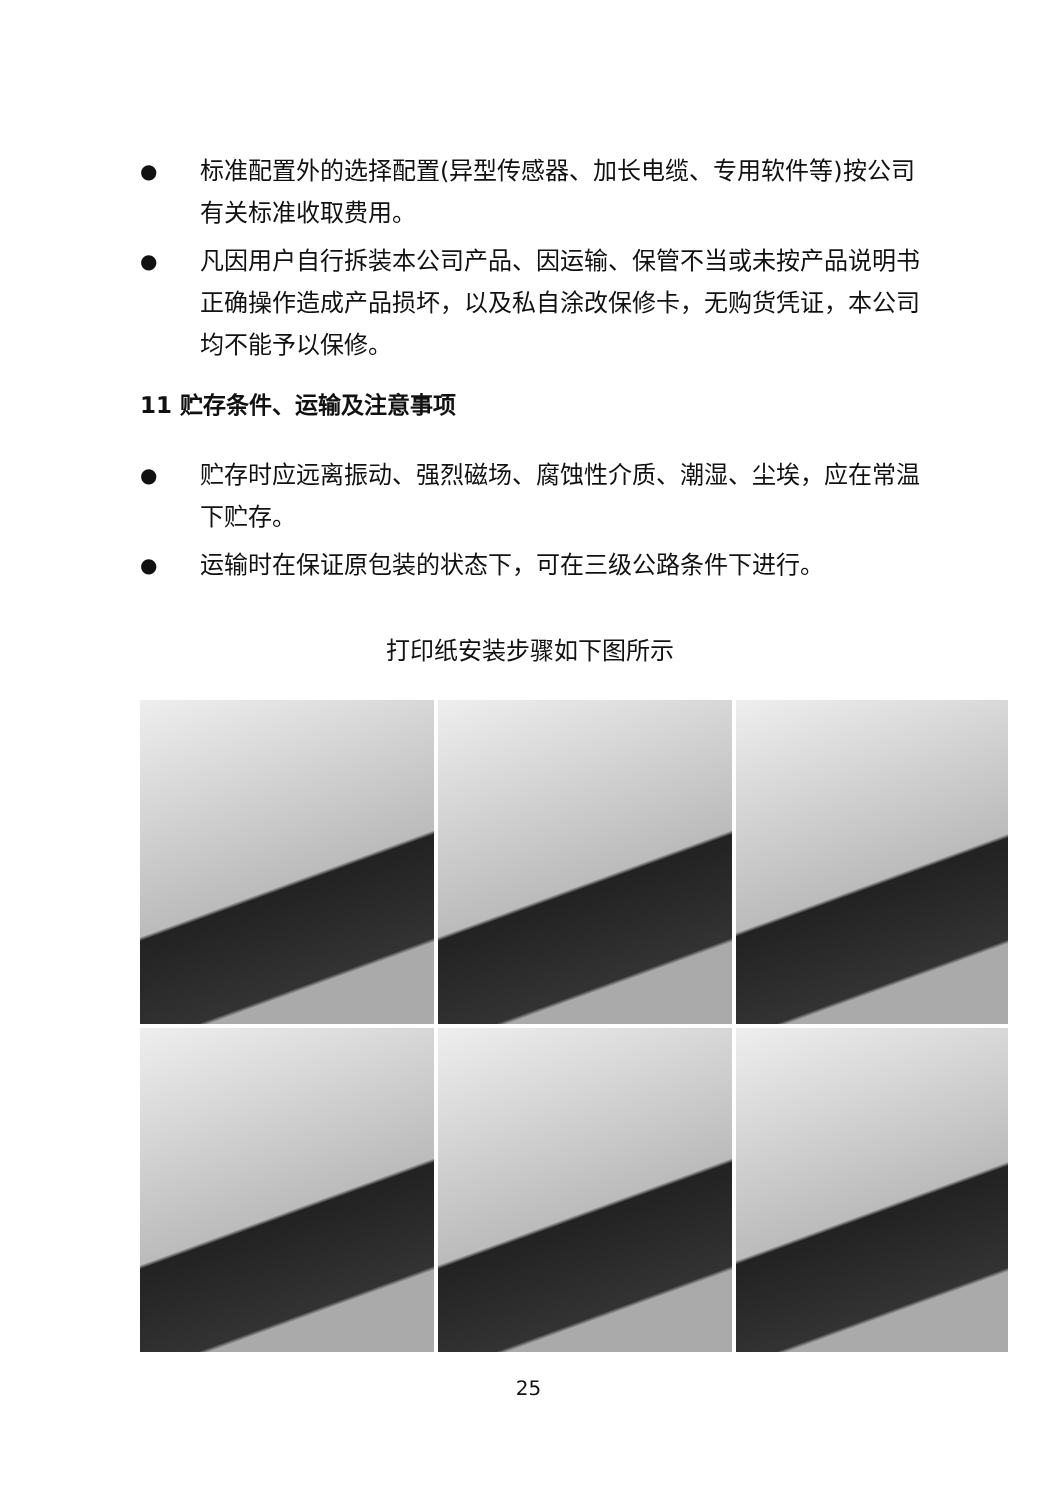● 标准配置外的选择配置(异型传感器、加长电缆、专用软件等)按公司有关标准收取费用。
● 凡因用户自行拆装本公司产品、因运输、保管不当或未按产品说明书正确操作造成产品损坏，以及私自涂改保修卡，无购货凭证，本公司均不能予以保修。
11 贮存条件、运输及注意事项
● 贮存时应远离振动、强烈磁场、腐蚀性介质、潮湿、尘埃，应在常温下贮存。
● 运输时在保证原包装的状态下，可在三级公路条件下进行。
打印纸安装步骤如下图所示
25